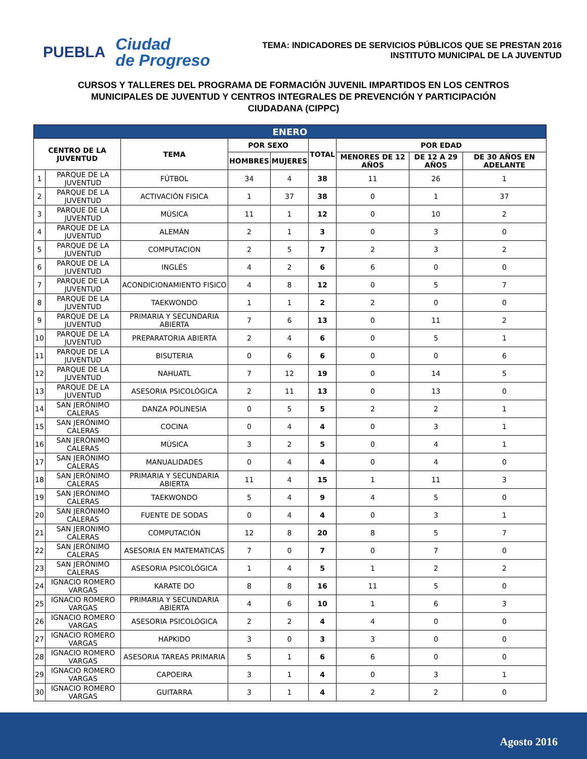PUEBLA
Ciudad
de Progreso
TEMA: INDICADORES DE SERVICIOS PÚBLICOS QUE SE PRESTAN 2016
INSTITUTO MUNICIPAL DE LA JUVENTUD
CURSOS Y TALLERES DEL PROGRAMA DE FORMACIÓN JUVENIL IMPARTIDOS EN LOS CENTROS
MUNICIPALES DE JUVENTUD Y CENTROS INTEGRALES DE PREVENCIÓN Y PARTICIPACIÓN
CIUDADANA (CIPPC)
| ENERO | | | | | | | | |
| --- | --- | --- | --- | --- | --- | --- | --- | --- |
| CENTRO DE LA JUVENTUD | | TEMA | POR SEXO | | TOTAL | POR EDAD | | |
| | | | HOMBRES | MUJERES | | MENORES DE 12 AÑOS | DE 12 A 29 AÑOS | DE 30 AÑOS EN ADELANTE |
| 1 | PARQUE DE LA JUVENTUD | FÚTBOL | 34 | 4 | 38 | 11 | 26 | 1 |
| 2 | PARQUE DE LA JUVENTUD | ACTIVACIÓN FISICA | 1 | 37 | 38 | 0 | 1 | 37 |
| 3 | PARQUE DE LA JUVENTUD | MÚSICA | 11 | 1 | 12 | 0 | 10 | 2 |
| 4 | PARQUE DE LA JUVENTUD | ALEMÁN | 2 | 1 | 3 | 0 | 3 | 0 |
| 5 | PARQUE DE LA JUVENTUD | COMPUTACION | 2 | 5 | 7 | 2 | 3 | 2 |
| 6 | PARQUE DE LA JUVENTUD | INGLÉS | 4 | 2 | 6 | 6 | 0 | 0 |
| 7 | PARQUE DE LA JUVENTUD | ACONDICIONAMIENTO FISICO | 4 | 8 | 12 | 0 | 5 | 7 |
| 8 | PARQUE DE LA JUVENTUD | TAEKWONDO | 1 | 1 | 2 | 2 | 0 | 0 |
| 9 | PARQUE DE LA JUVENTUD | PRIMARIA Y SECUNDARIA ABIERTA | 7 | 6 | 13 | 0 | 11 | 2 |
| 10 | PARQUE DE LA JUVENTUD | PREPARATORIA ABIERTA | 2 | 4 | 6 | 0 | 5 | 1 |
| 11 | PARQUE DE LA JUVENTUD | BISUTERIA | 0 | 6 | 6 | 0 | 0 | 6 |
| 12 | PARQUE DE LA JUVENTUD | NAHUATL | 7 | 12 | 19 | 0 | 14 | 5 |
| 13 | PARQUE DE LA JUVENTUD | ASESORIA PSICOLÓGICA | 2 | 11 | 13 | 0 | 13 | 0 |
| 14 | SAN JERÓNIMO CALERAS | DANZA POLINESIA | 0 | 5 | 5 | 2 | 2 | 1 |
| 15 | SAN JERÓNIMO CALERAS | COCINA | 0 | 4 | 4 | 0 | 3 | 1 |
| 16 | SAN JERÓNIMO CALERAS | MÚSICA | 3 | 2 | 5 | 0 | 4 | 1 |
| 17 | SAN JERÓNIMO CALERAS | MANUALIDADES | 0 | 4 | 4 | 0 | 4 | 0 |
| 18 | SAN JERÓNIMO CALERAS | PRIMARIA Y SECUNDARIA ABIERTA | 11 | 4 | 15 | 1 | 11 | 3 |
| 19 | SAN JERÓNIMO CALERAS | TAEKWONDO | 5 | 4 | 9 | 4 | 5 | 0 |
| 20 | SAN JERÓNIMO CALERAS | FUENTE DE SODAS | 0 | 4 | 4 | 0 | 3 | 1 |
| 21 | SAN JERONIMO CALERAS | COMPUTACIÓN | 12 | 8 | 20 | 8 | 5 | 7 |
| 22 | SAN JERÓNIMO CALERAS | ASESORIA EN MATEMATICAS | 7 | 0 | 7 | 0 | 7 | 0 |
| 23 | SAN JERÓNIMO CALERAS | ASESORIA PSICOLÓGICA | 1 | 4 | 5 | 1 | 2 | 2 |
| 24 | IGNACIO ROMERO VARGAS | KARATE DO | 8 | 8 | 16 | 11 | 5 | 0 |
| 25 | IGNACIO ROMERO VARGAS | PRIMARIA Y SECUNDARIA ABIERTA | 4 | 6 | 10 | 1 | 6 | 3 |
| 26 | IGNACIO ROMERO VARGAS | ASESORIA PSICOLÓGICA | 2 | 2 | 4 | 4 | 0 | 0 |
| 27 | IGNACIO ROMERO VARGAS | HAPKIDO | 3 | 0 | 3 | 3 | 0 | 0 |
| 28 | IGNACIO ROMERO VARGAS | ASESORIA TAREAS PRIMARIA | 5 | 1 | 6 | 6 | 0 | 0 |
| 29 | IGNACIO ROMERO VARGAS | CAPOEIRA | 3 | 1 | 4 | 0 | 3 | 1 |
| 30 | IGNACIO ROMERO VARGAS | GUITARRA | 3 | 1 | 4 | 2 | 2 | 0 |
Agosto 2016